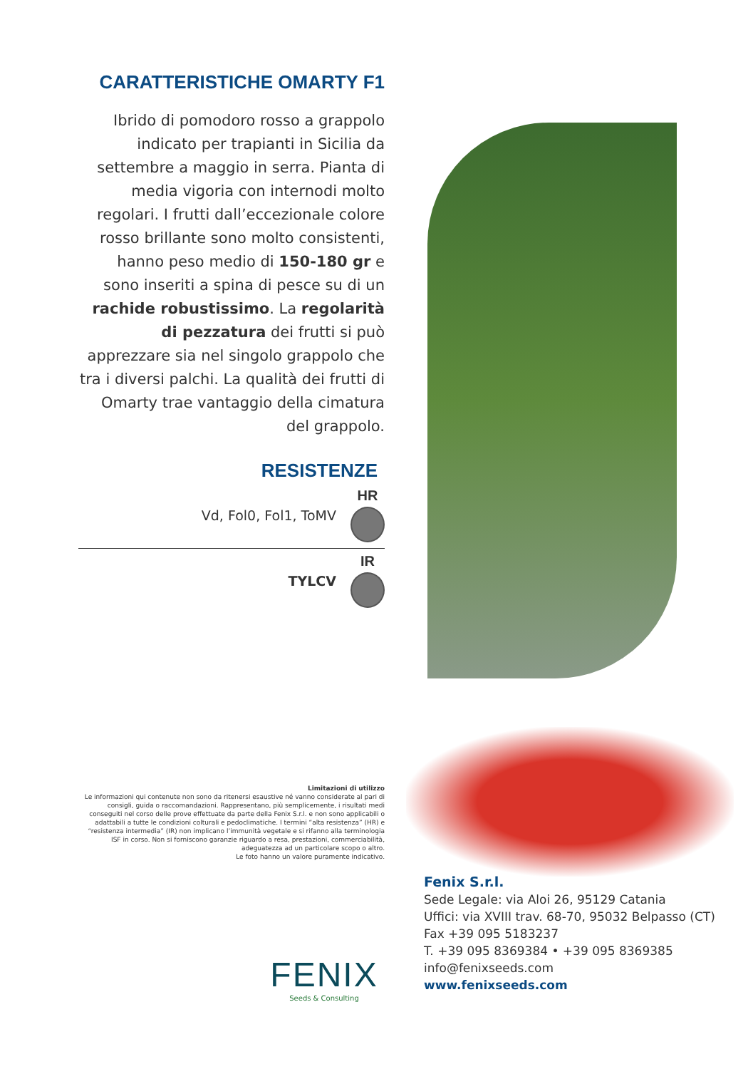CARATTERISTICHE OMARTY F1
Ibrido di pomodoro rosso a grappolo indicato per trapianti in Sicilia da settembre a maggio in serra. Pianta di media vigoria con internodi molto regolari. I frutti dall’eccezionale colore rosso brillante sono molto consistenti, hanno peso medio di 150-180 gr e sono inseriti a spina di pesce su di un rachide robustissimo. La regolarità di pezzatura dei frutti si può apprezzare sia nel singolo grappolo che tra i diversi palchi. La qualità dei frutti di Omarty trae vantaggio della cimatura del grappolo.
RESISTENZE
Vd, Fol0, Fol1, ToMV HR
TYLCV IR
Limitazioni di utilizzo
Le informazioni qui contenute non sono da ritenersi esaustive né vanno considerate al pari di consigli, guida o raccomandazioni. Rappresentano, più semplicemente, i risultati medi conseguiti nel corso delle prove effettuate da parte della Fenix S.r.l. e non sono applicabili o adattabili a tutte le condizioni colturali e pedoclimatiche. I termini “alta resistenza” (HR) e “resistenza intermedia” (IR) non implicano l’immunità vegetale e si rifanno alla terminologia ISF in corso. Non si forniscono garanzie riguardo a resa, prestazioni, commerciabilità, adeguatezza ad un particolare scopo o altro.
Le foto hanno un valore puramente indicativo.
FENIX
Seeds & Consulting
Fenix S.r.l.
Sede Legale: via Aloi 26, 95129 Catania
Uffici: via XVIII trav. 68-70, 95032 Belpasso (CT)
Fax +39 095 5183237
T. +39 095 8369384 • +39 095 8369385
info@fenixseeds.com
www.fenixseeds.com